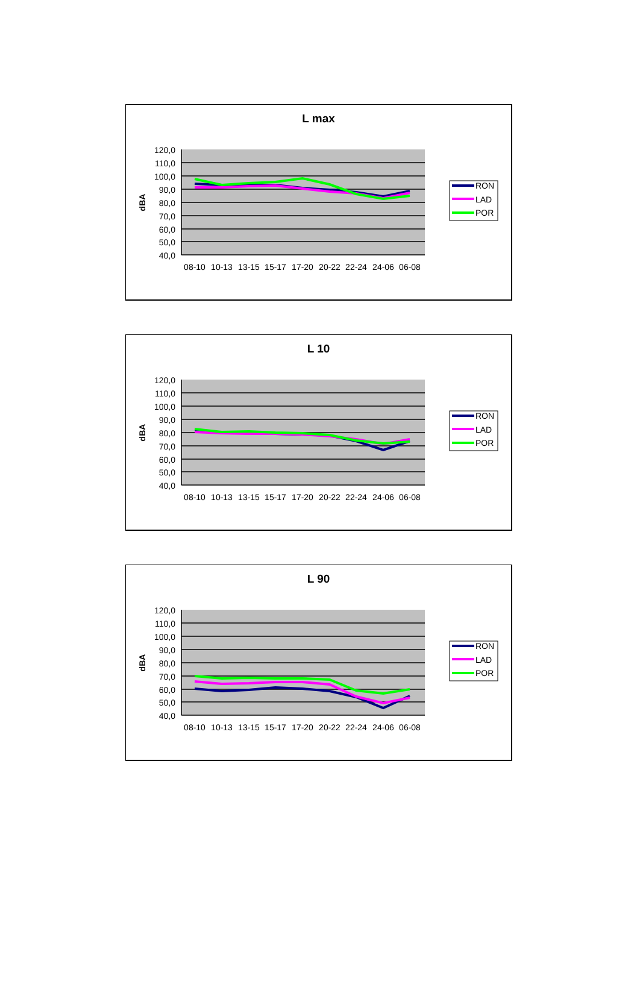L max
120,0
110,0
100,0
90,0
80,0
70,0
60,0
50,0
40,0
dBA
08-10
10-13
13-15
15-17
17-20
20-22
22-24
24-06
06-08
RON
LAD
POR
L 10
120,0
110,0
100,0
90,0
80,0
70,0
60,0
50,0
40,0
dBA
08-10
10-13
13-15
15-17
17-20
20-22
22-24
24-06
06-08
RON
LAD
POR
L 90
120,0
110,0
100,0
90,0
80,0
70,0
60,0
50,0
40,0
dBA
08-10
10-13
13-15
15-17
17-20
20-22
22-24
24-06
06-08
RON
LAD
POR